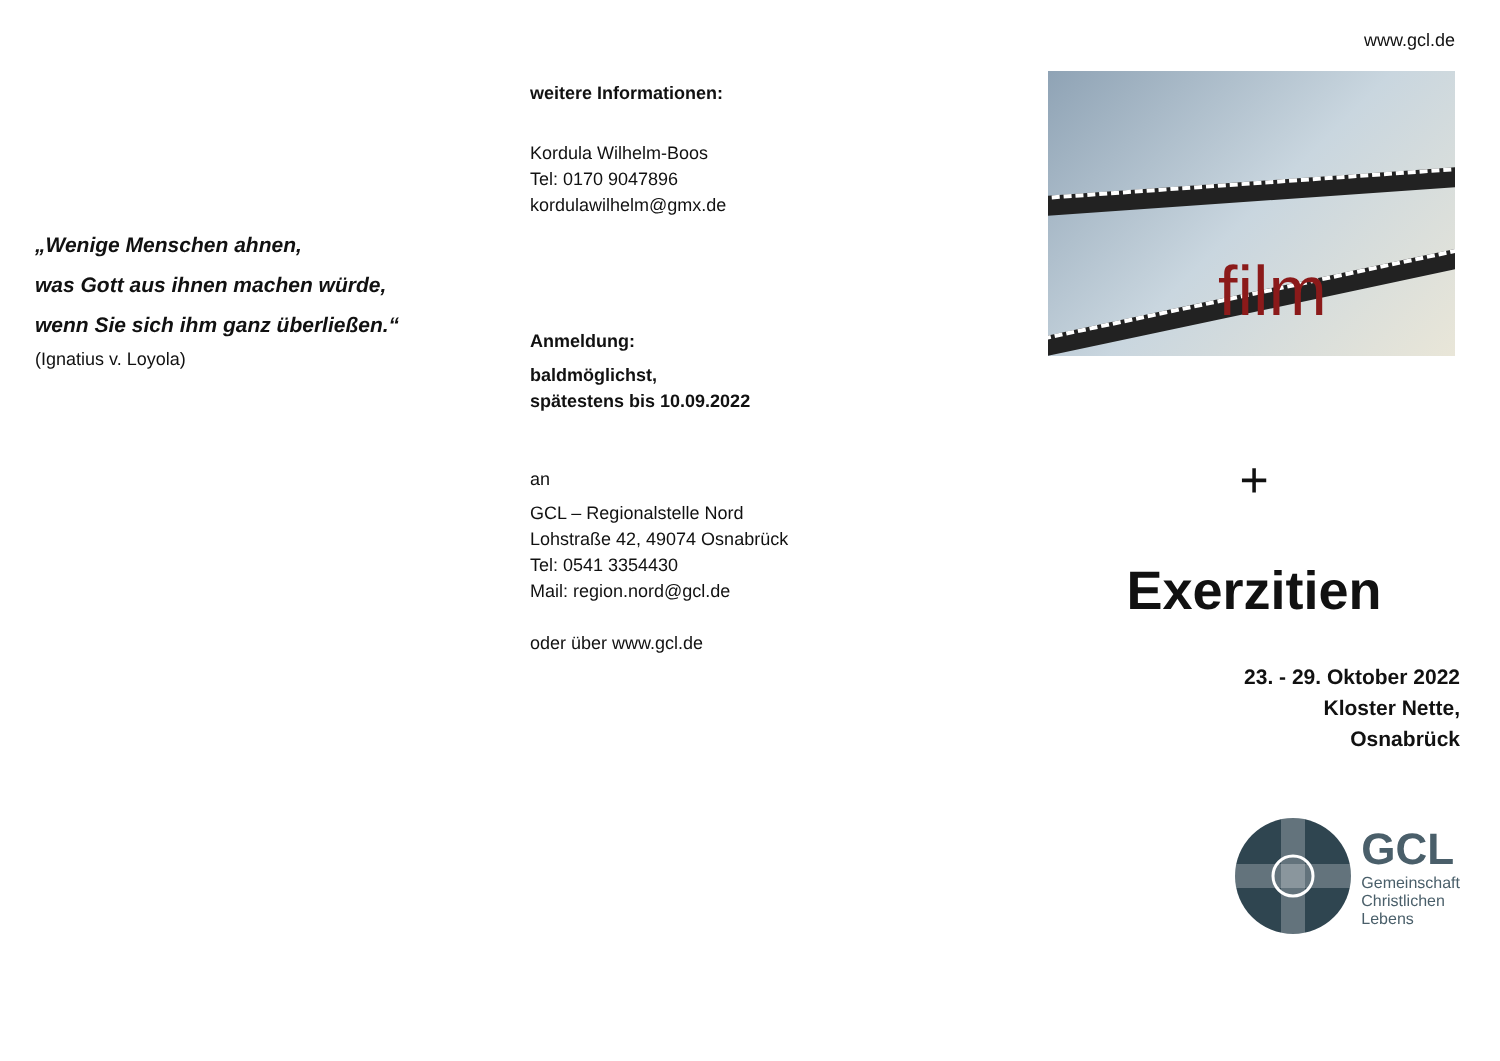„Wenige Menschen ahnen,
was Gott aus ihnen machen würde,
wenn Sie sich ihm ganz überließen.“
(Ignatius v. Loyola)
weitere Informationen:
Kordula Wilhelm-Boos
Tel: 0170 9047896
kordulawilhelm@gmx.de
Anmeldung:
baldmöglichst,
spätestens bis 10.09.2022
an
GCL – Regionalstelle Nord
Lohstraße 42, 49074 Osnabrück
Tel: 0541 3354430
Mail: region.nord@gcl.de
oder über www.gcl.de
www.gcl.de
film
+
Exerzitien
23. - 29. Oktober 2022
Kloster Nette,
Osnabrück
GCL
Gemeinschaft
Christlichen
Lebens